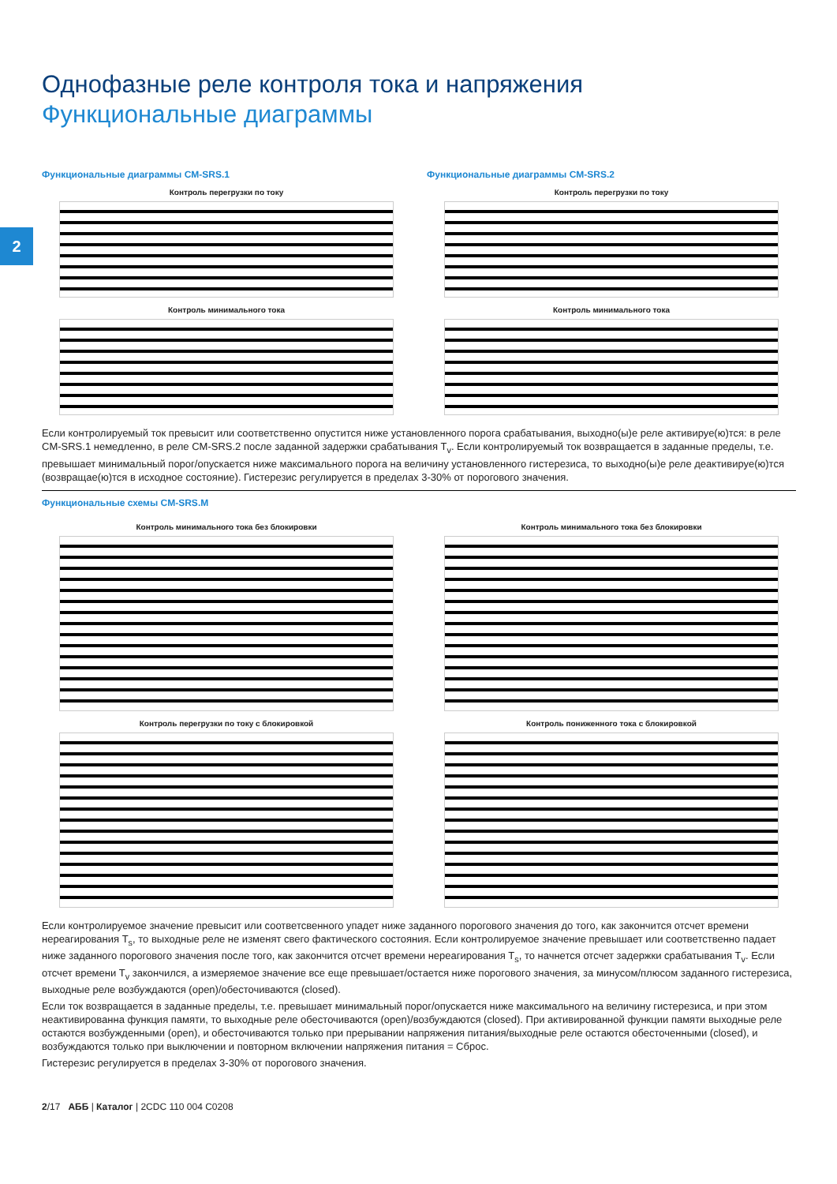2
Однофазные реле контроля тока и напряжения
Функциональные диаграммы
Функциональные диаграммы CM-SRS.1
Контроль перегрузки по току
Контроль минимального тока
Функциональные диаграммы CM-SRS.2
Контроль перегрузки по току
Контроль минимального тока
Если контролируемый ток превысит или соответственно опустится ниже установленного порога срабатывания, выходно(ы)е реле активируе(ю)тся: в реле CM-SRS.1 немедленно, в реле CM-SRS.2 после заданной задержки срабатывания T<sub>v</sub>. Если контролируемый ток возвращается в заданные пределы, т.е. превышает минимальный порог/опускается ниже максимального порога на величину установленного гистерезиса, то выходно(ы)е реле деактивируе(ю)тся (возвращае(ю)тся в исходное состояние). Гистерезис регулируется в пределах 3-30% от порогового значения.
Функциональные схемы CM-SRS.M
Контроль минимального тока без блокировки
Контроль перегрузки по току с блокировкой
Контроль минимального тока без блокировки
Контроль пониженного тока с блокировкой
Если контролируемое значение превысит или соответсвенного упадет ниже заданного порогового значения до того, как закончится отсчет времени нереагирования T<sub>s</sub>, то выходные реле не изменят свего фактического состояния. Если контролируемое значение превышает или соответственно падает ниже заданного порогового значения после того, как закончится отсчет времени нереагирования T<sub>s</sub>, то начнется отсчет задержки срабатывания T<sub>v</sub>. Если отсчет времени T<sub>v</sub> закончился, а измеряемое значение все еще превышает/остается ниже порогового значения, за минусом/плюсом заданного гистерезиса, выходные реле возбуждаются (open)/обесточиваются (closed).
Если ток возвращается в заданные пределы, т.е. превышает минимальный порог/опускается ниже максимального на величину гистерезиса, и при этом неактивированна функция памяти, то выходные реле обесточиваются (open)/возбуждаются (closed). При активированной функции памяти выходные реле остаются возбужденными (open), и обесточиваются только при прерывании напряжения питания/выходные реле остаются обесточенными (closed), и возбуждаются только при выключении и повторном включении напряжения питания = Сброс.
Гистерезис регулируется в пределах 3-30% от порогового значения.
2/17 АББ | Каталог | 2CDC 110 004 C0208